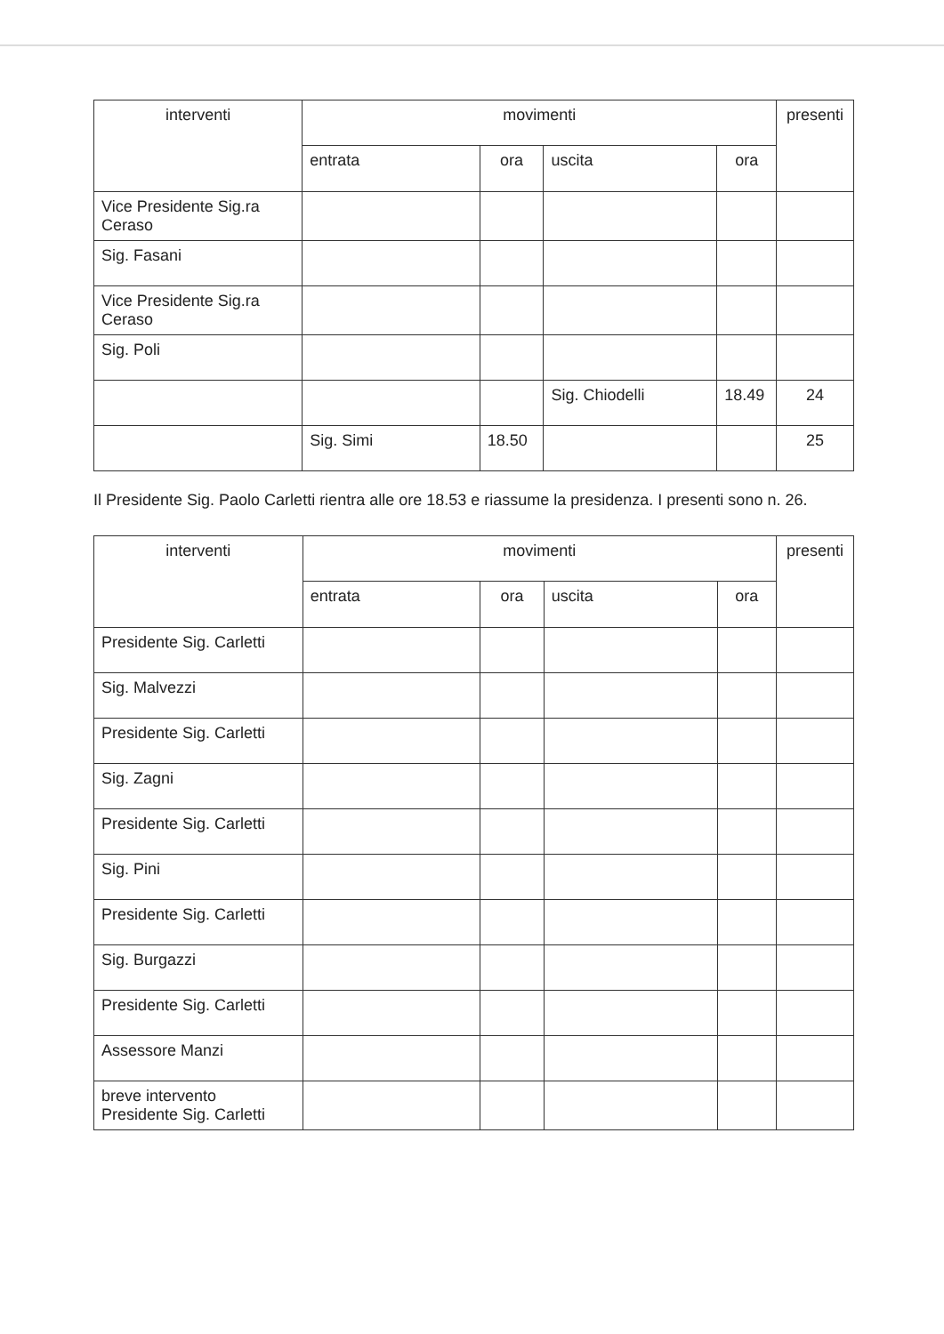| interventi | movimenti | | | | presenti |
| --- | --- | --- | --- | --- | --- |
| | entrata | ora | uscita | ora | |
| Vice Presidente Sig.ra Ceraso | | | | | |
| Sig. Fasani | | | | | |
| Vice Presidente Sig.ra Ceraso | | | | | |
| Sig. Poli | | | | | |
| | | | Sig. Chiodelli | 18.49 | 24 |
| | Sig. Simi | 18.50 | | | 25 |
Il Presidente Sig. Paolo Carletti rientra alle ore 18.53 e riassume la presidenza. I presenti sono n. 26.
| interventi | movimenti | | | | presenti |
| --- | --- | --- | --- | --- | --- |
| | entrata | ora | uscita | ora | |
| Presidente Sig. Carletti | | | | | |
| Sig. Malvezzi | | | | | |
| Presidente Sig. Carletti | | | | | |
| Sig. Zagni | | | | | |
| Presidente Sig. Carletti | | | | | |
| Sig. Pini | | | | | |
| Presidente Sig. Carletti | | | | | |
| Sig. Burgazzi | | | | | |
| Presidente Sig. Carletti | | | | | |
| Assessore Manzi | | | | | |
| breve intervento Presidente Sig. Carletti | | | | | |